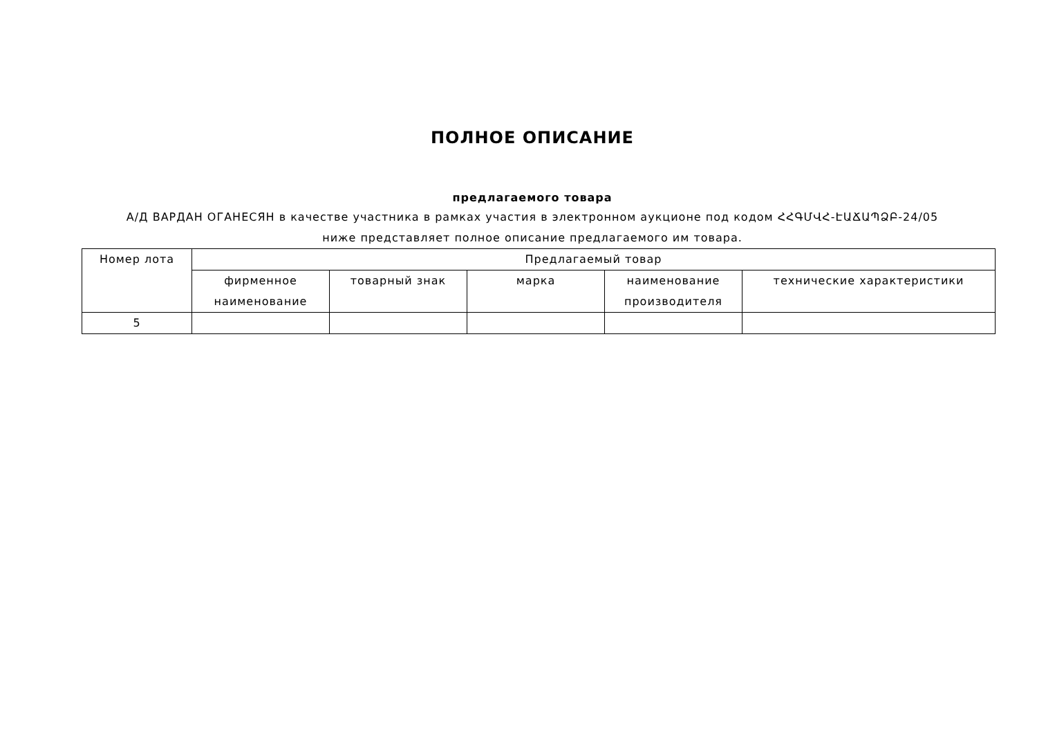ПОЛНОЕ ОПИСАНИЕ
предлагаемого товара
А/Д ВАРДАН ОГАНЕСЯН в качестве участника в рамках участия в электронном аукционе под кодом ՀՀԳՄՎՀ-ԷԱՃԱՊՁԲ-24/05
ниже представляет полное описание предлагаемого им товара.
| Номер лота | Предлагаемый товар | | | | |
| --- | --- | --- | --- | --- | --- |
| | фирменное наименование | товарный знак | марка | наименование производителя | технические характеристики |
| 5 | | | | | |